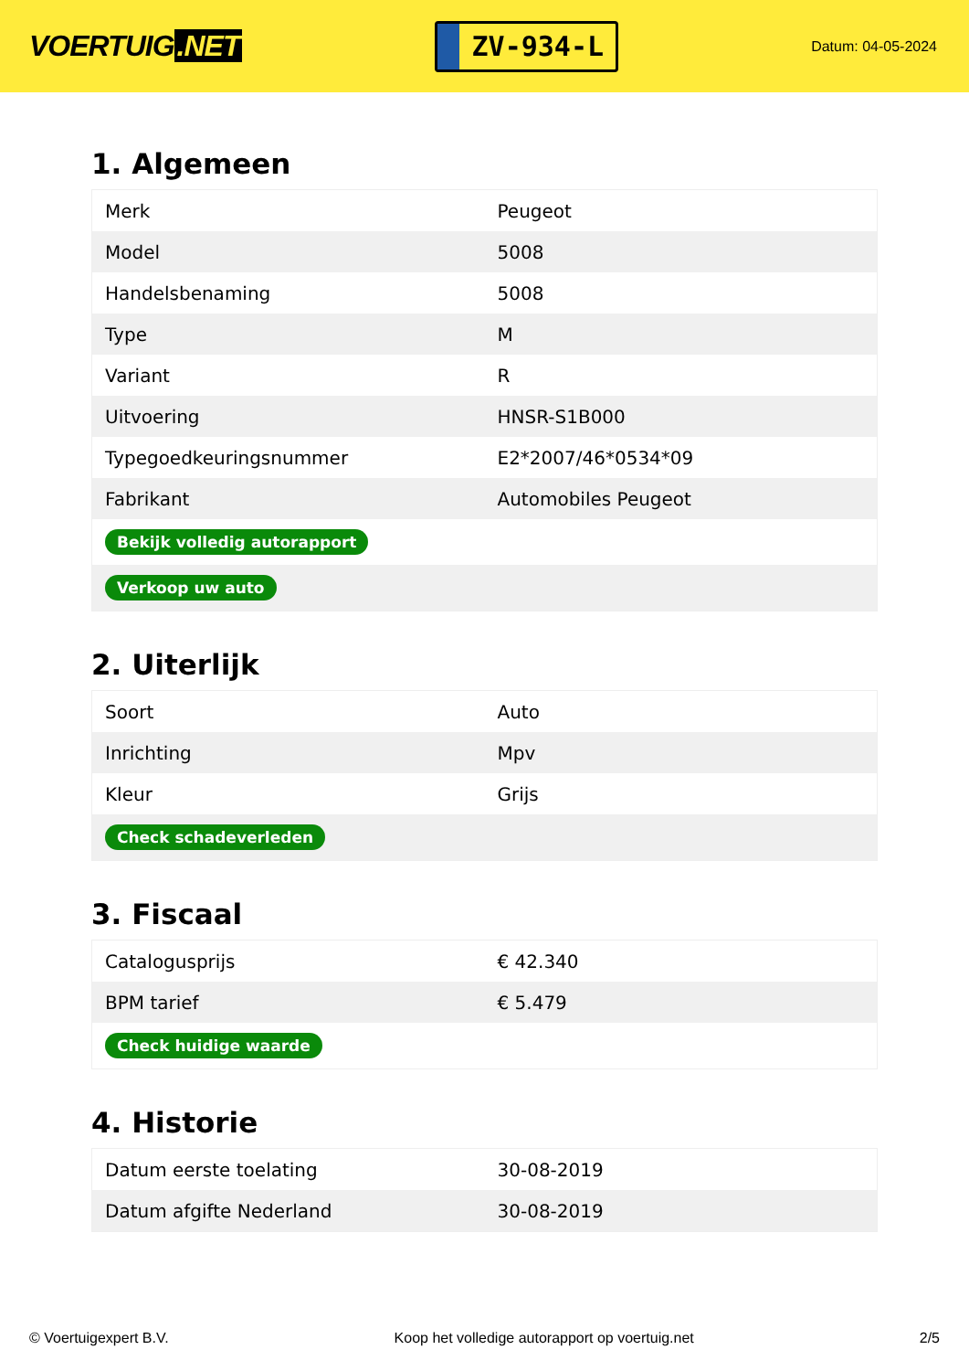VOERTUIG.NET
ZV-934-L
Datum: 04-05-2024
1. Algemeen
| Merk | Peugeot |
| Model | 5008 |
| Handelsbenaming | 5008 |
| Type | M |
| Variant | R |
| Uitvoering | HNSR-S1B000 |
| Typegoedkeuringsnummer | E2*2007/46*0534*09 |
| Fabrikant | Automobiles Peugeot |
| Bekijk volledig autorapport | |
| Verkoop uw auto | |
2. Uiterlijk
| Soort | Auto |
| Inrichting | Mpv |
| Kleur | Grijs |
| Check schadeverleden | |
3. Fiscaal
| Catalogusprijs | € 42.340 |
| BPM tarief | € 5.479 |
| Check huidige waarde | |
4. Historie
| Datum eerste toelating | 30-08-2019 |
| Datum afgifte Nederland | 30-08-2019 |
© Voertuigexpert B.V. Koop het volledige autorapport op voertuig.net 2/5